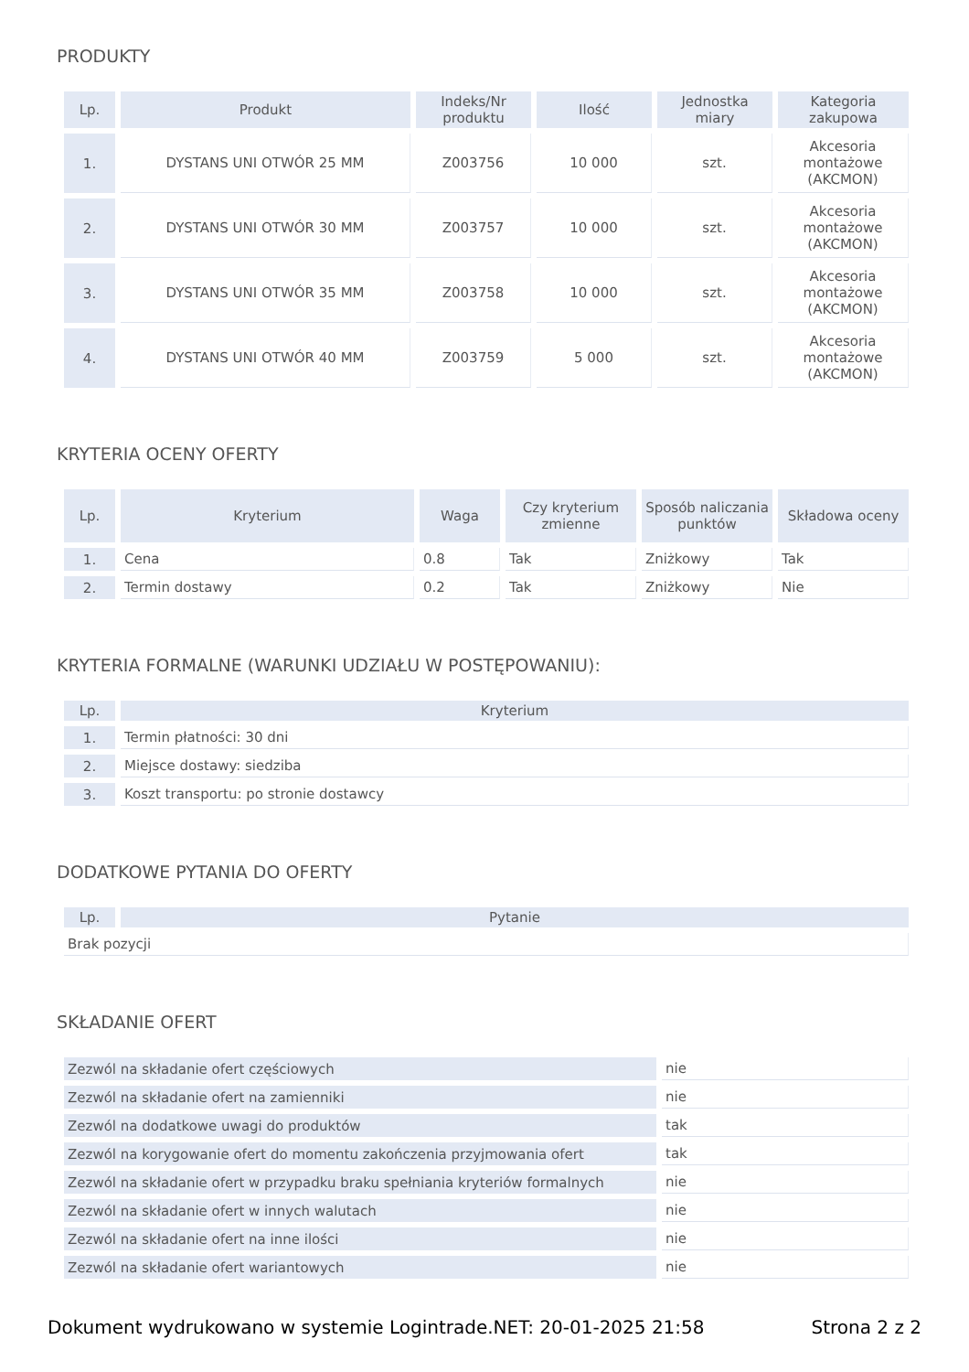PRODUKTY
| Lp. | Produkt | Indeks/Nr produktu | Ilość | Jednostka miary | Kategoria zakupowa |
| --- | --- | --- | --- | --- | --- |
| 1. | DYSTANS UNI OTWÓR 25 MM | Z003756 | 10 000 | szt. | Akcesoria montażowe (AKCMON) |
| 2. | DYSTANS UNI OTWÓR 30 MM | Z003757 | 10 000 | szt. | Akcesoria montażowe (AKCMON) |
| 3. | DYSTANS UNI OTWÓR 35 MM | Z003758 | 10 000 | szt. | Akcesoria montażowe (AKCMON) |
| 4. | DYSTANS UNI OTWÓR 40 MM | Z003759 | 5 000 | szt. | Akcesoria montażowe (AKCMON) |
KRYTERIA OCENY OFERTY
| Lp. | Kryterium | Waga | Czy kryterium zmienne | Sposób naliczania punktów | Składowa oceny |
| --- | --- | --- | --- | --- | --- |
| 1. | Cena | 0.8 | Tak | Zniżkowy | Tak |
| 2. | Termin dostawy | 0.2 | Tak | Zniżkowy | Nie |
KRYTERIA FORMALNE (WARUNKI UDZIAŁU W POSTĘPOWANIU):
| Lp. | Kryterium |
| --- | --- |
| 1. | Termin płatności: 30 dni |
| 2. | Miejsce dostawy: siedziba |
| 3. | Koszt transportu: po stronie dostawcy |
DODATKOWE PYTANIA DO OFERTY
| Lp. | Pytanie |
| --- | --- |
| Brak pozycji | |
SKŁADANIE OFERT
| Zezwól na składanie ofert częściowych | nie |
| Zezwól na składanie ofert na zamienniki | nie |
| Zezwól na dodatkowe uwagi do produktów | tak |
| Zezwól na korygowanie ofert do momentu zakończenia przyjmowania ofert | tak |
| Zezwól na składanie ofert w przypadku braku spełniania kryteriów formalnych | nie |
| Zezwól na składanie ofert w innych walutach | nie |
| Zezwól na składanie ofert na inne ilości | nie |
| Zezwól na składanie ofert wariantowych | nie |
Dokument wydrukowano w systemie Logintrade.NET: 20-01-2025 21:58 Strona 2 z 2